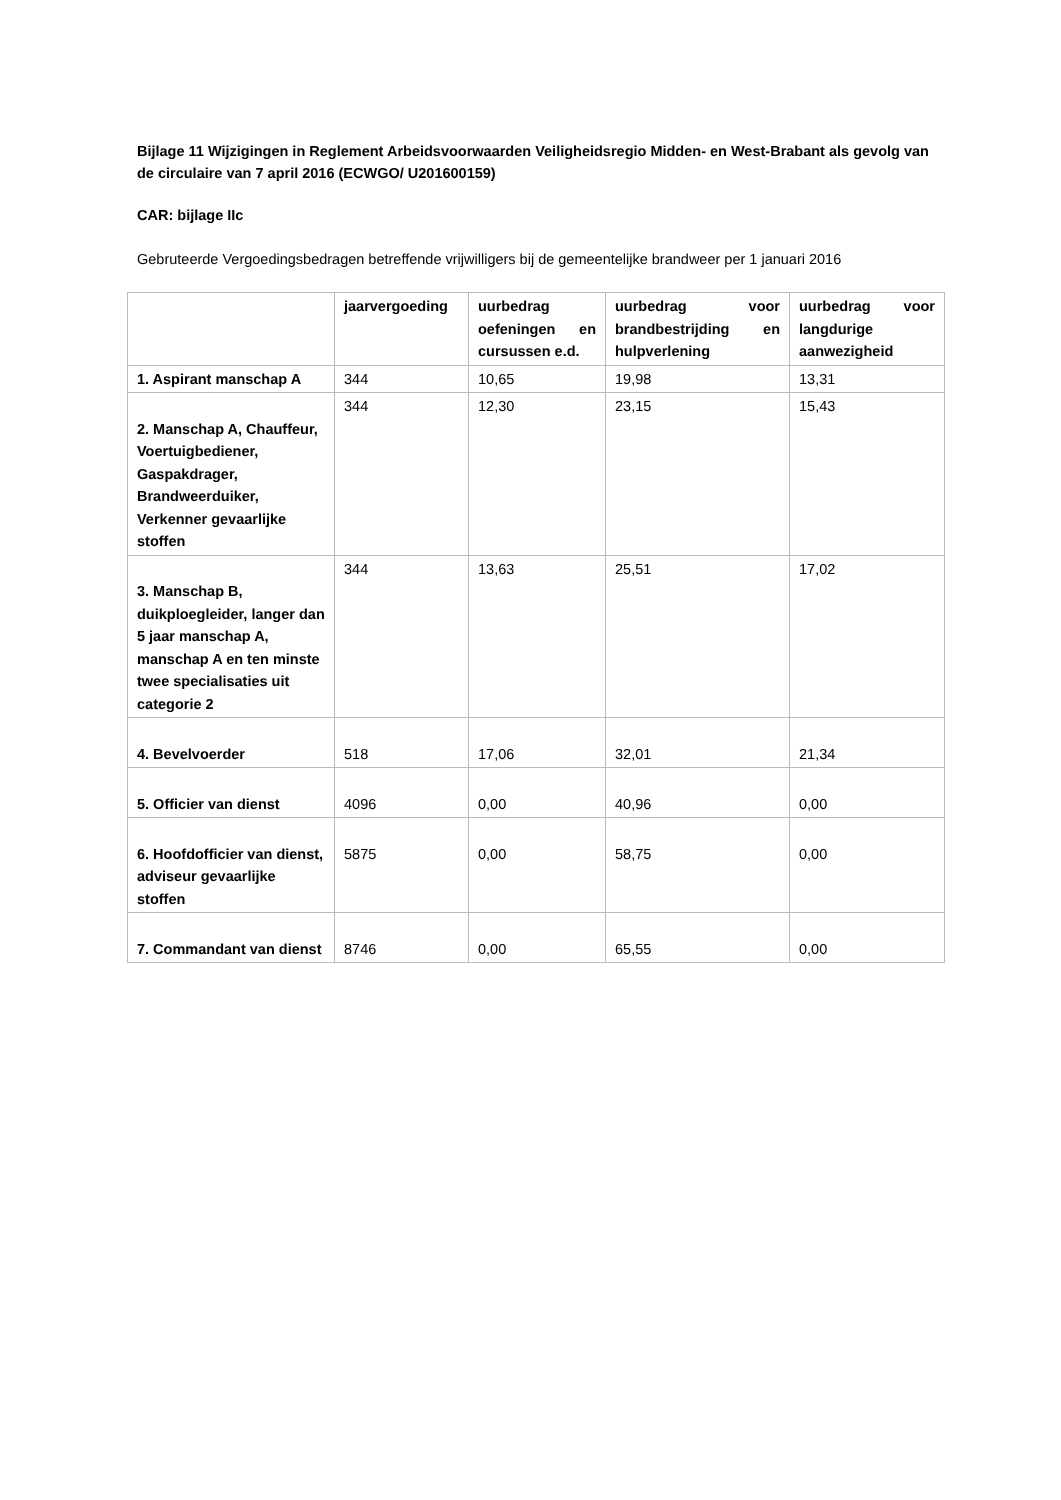Bijlage 11 Wijzigingen in Reglement Arbeidsvoorwaarden Veiligheidsregio Midden- en West-Brabant als gevolg van de circulaire van 7 april 2016 (ECWGO/ U201600159)
CAR: bijlage IIc
Gebruteerde Vergoedingsbedragen betreffende vrijwilligers bij de gemeentelijke brandweer per 1 januari 2016
| | jaarvergoeding | uurbedrag oefeningen en cursussen e.d. | uurbedrag voor brandbestrijding en hulpverlening | uurbedrag voor langdurige aanwezigheid |
| 1. Aspirant manschap A | 344 | 10,65 | 19,98 | 13,31 |
| 2. Manschap A, Chauffeur, Voertuigbediener, Gaspakdrager, Brandweerduiker, Verkenner gevaarlijke stoffen | 344 | 12,30 | 23,15 | 15,43 |
| 3. Manschap B, duikploegleider, langer dan 5 jaar manschap A, manschap A en ten minste twee specialisaties uit categorie 2 | 344 | 13,63 | 25,51 | 17,02 |
| 4. Bevelvoerder | 518 | 17,06 | 32,01 | 21,34 |
| 5. Officier van dienst | 4096 | 0,00 | 40,96 | 0,00 |
| 6. Hoofdofficier van dienst, adviseur gevaarlijke stoffen | 5875 | 0,00 | 58,75 | 0,00 |
| 7. Commandant van dienst | 8746 | 0,00 | 65,55 | 0,00 |